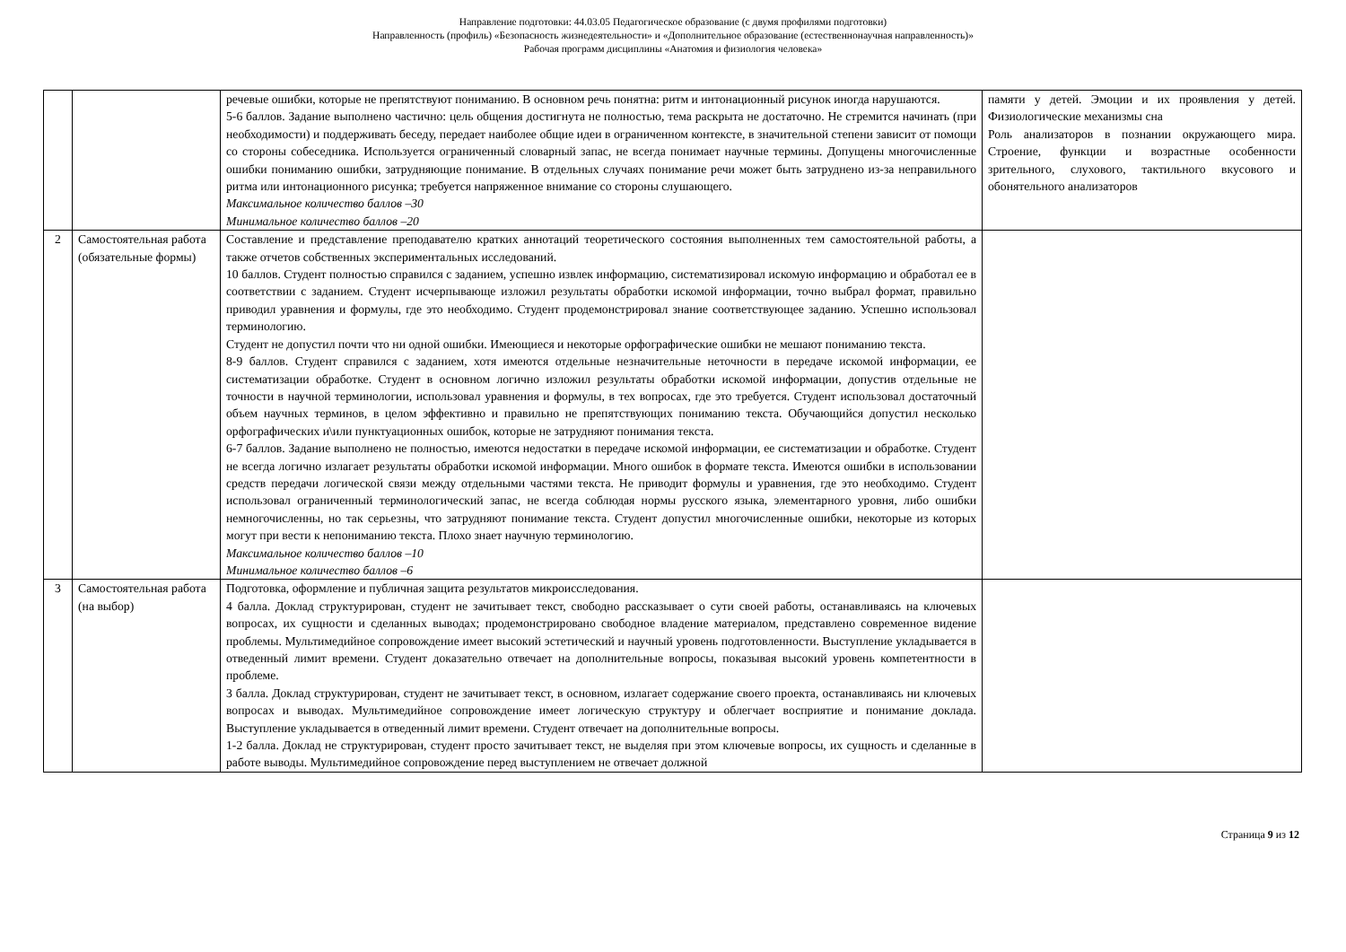Направление подготовки: 44.03.05 Педагогическое образование (с двумя профилями подготовки)
Направленность (профиль) «Безопасность жизнедеятельности» и «Дополнительное образование (естественнонаучная направленность)»
Рабочая программ дисциплины «Анатомия и физиология человека»
| | | речевые ошибки, которые не препятствуют пониманию. В основном речь понятна: ритм и интонационный рисунок иногда нарушаются. 5-6 баллов. Задание выполнено частично: цель общения достигнута не полностью, тема раскрыта не достаточно. Не стремится начинать (при необходимости) и поддерживать беседу, передает наиболее общие идеи в ограниченном контексте, в значительной степени зависит от помощи со стороны собеседника. Используется ограниченный словарный запас, не всегда понимает научные термины. Допущены многочисленные ошибки пониманию ошибки, затрудняющие понимание. В отдельных случаях понимание речи может быть затруднено из-за неправильного ритма или интонационного рисунка; требуется напряженное внимание со стороны слушающего. Максимальное количество баллов –30 Минимальное количество баллов –20 | памяти у детей. Эмоции и их проявления у детей. Физиологические механизмы сна Роль анализаторов в познании окружающего мира. Строение, функции и возрастные особенности зрительного, слухового, тактильного вкусового и обонятельного анализаторов |
| 2 | Самостоятельная работа (обязательные формы) | Составление и представление преподавателю кратких аннотаций теоретического состояния выполненных тем самостоятельной работы, а также отчетов собственных экспериментальных исследований. 10 баллов. Студент полностью справился с заданием, успешно извлек информацию, систематизировал искомую информацию и обработал ее в соответствии с заданием. Студент исчерпывающе изложил результаты обработки искомой информации, точно выбрал формат, правильно приводил уравнения и формулы, где это необходимо. Студент продемонстрировал знание соответствующее заданию. Успешно использовал терминологию. Студент не допустил почти что ни одной ошибки. Имеющиеся и некоторые орфографические ошибки не мешают пониманию текста. 8-9 баллов. Студент справился с заданием, хотя имеются отдельные незначительные неточности в передаче искомой информации, ее систематизации обработке. Студент в основном логично изложил результаты обработки искомой информации, допустив отдельные не точности в научной терминологии, использовал уравнения и формулы, в тех вопросах, где это требуется. Студент использовал достаточный объем научных терминов, в целом эффективно и правильно не препятствующих пониманию текста. Обучающийся допустил несколько орфографических и\или пунктуационных ошибок, которые не затрудняют понимания текста. 6-7 баллов. Задание выполнено не полностью, имеются недостатки в передаче искомой информации, ее систематизации и обработке. Студент не всегда логично излагает результаты обработки искомой информации. Много ошибок в формате текста. Имеются ошибки в использовании средств передачи логической связи между отдельными частями текста. Не приводит формулы и уравнения, где это необходимо. Студент использовал ограниченный терминологический запас, не всегда соблюдая нормы русского языка, элементарного уровня, либо ошибки немногочисленны, но так серьезны, что затрудняют понимание текста. Студент допустил многочисленные ошибки, некоторые из которых могут при вести к непониманию текста. Плохо знает научную терминологию. Максимальное количество баллов –10 Минимальное количество баллов –6 | |
| 3 | Самостоятельная работа (на выбор) | Подготовка, оформление и публичная защита результатов микроисследования. 4 балла. Доклад структурирован, студент не зачитывает текст, свободно рассказывает о сути своей работы, останавливаясь на ключевых вопросах, их сущности и сделанных выводах; продемонстрировано свободное владение материалом, представлено современное видение проблемы. Мультимедийное сопровождение имеет высокий эстетический и научный уровень подготовленности. Выступление укладывается в отведенный лимит времени. Студент доказательно отвечает на дополнительные вопросы, показывая высокий уровень компетентности в проблеме. 3 балла. Доклад структурирован, студент не зачитывает текст, в основном, излагает содержание своего проекта, останавливаясь ни ключевых вопросах и выводах. Мультимедийное сопровождение имеет логическую структуру и облегчает восприятие и понимание доклада. Выступление укладывается в отведенный лимит времени. Студент отвечает на дополнительные вопросы. 1-2 балла. Доклад не структурирован, студент просто зачитывает текст, не выделяя при этом ключевые вопросы, их сущность и сделанные в работе выводы. Мультимедийное сопровождение перед выступлением не отвечает должной | |
Страница 9 из 12